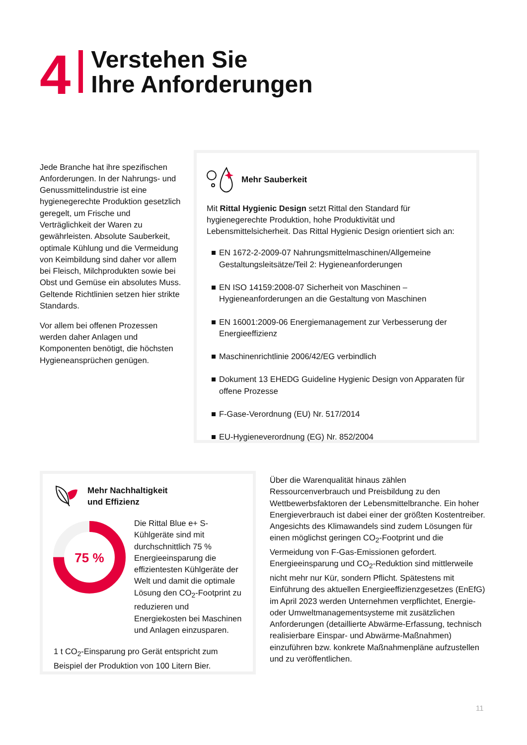4
Verstehen Sie
Ihre Anforderungen
Jede Branche hat ihre spezifischen Anforderungen. In der Nahrungs- und Genussmittelindustrie ist eine hygienegerechte Produktion gesetzlich geregelt, um Frische und Verträglichkeit der Waren zu gewährleisten. Absolute Sauberkeit, optimale Kühlung und die Vermeidung von Keimbildung sind daher vor allem bei Fleisch, Milchprodukten sowie bei Obst und Gemüse ein absolutes Muss. Geltende Richtlinien setzen hier strikte Standards.
Vor allem bei offenen Prozessen werden daher Anlagen und Komponenten benötigt, die höchsten Hygieneansprüchen genügen.
Mehr Sauberkeit
Mit Rittal Hygienic Design setzt Rittal den Standard für hygienegerechte Produktion, hohe Produktivität und Lebensmittelsicherheit. Das Rittal Hygienic Design orientiert sich an:
EN 1672-2-2009-07 Nahrungsmittelmaschinen/Allgemeine Gestaltungsleitsätze/Teil 2: Hygieneanforderungen
EN ISO 14159:2008-07 Sicherheit von Maschinen – Hygieneanforderungen an die Gestaltung von Maschinen
EN 16001:2009-06 Energiemanagement zur Verbesserung der Energieeffizienz
Maschinenrichtlinie 2006/42/EG verbindlich
Dokument 13 EHEDG Guideline Hygienic Design von Apparaten für offene Prozesse
F-Gase-Verordnung (EU) Nr. 517/2014
EU-Hygieneverordnung (EG) Nr. 852/2004
Mehr Nachhaltigkeit
und Effizienz
75 %
Die Rittal Blue e+ S-Kühlgeräte sind mit durchschnittlich 75 % Energieeinsparung die effizientesten Kühlgeräte der Welt und damit die optimale Lösung den CO<sub>2</sub>-Footprint zu reduzieren und Energiekosten bei Maschinen und Anlagen einzusparen.
1 t CO<sub>2</sub>-Einsparung pro Gerät entspricht zum Beispiel der Produktion von 100 Litern Bier.
Über die Warenqualität hinaus zählen Ressourcenverbrauch und Preisbildung zu den Wettbewerbsfaktoren der Lebensmittelbranche. Ein hoher Energieverbrauch ist dabei einer der größten Kostentreiber. Angesichts des Klimawandels sind zudem Lösungen für einen möglichst geringen CO<sub>2</sub>-Footprint und die Vermeidung von F-Gas-Emissionen gefordert. Energieeinsparung und CO<sub>2</sub>-Reduktion sind mittlerweile nicht mehr nur Kür, sondern Pflicht. Spätestens mit Einführung des aktuellen Energieeffizienzgesetzes (EnEfG) im April 2023 werden Unternehmen verpflichtet, Energie- oder Umweltmanagementsysteme mit zusätzlichen Anforderungen (detaillierte Abwärme-Erfassung, technisch realisierbare Einspar- und Abwärme-Maßnahmen) einzuführen bzw. konkrete Maßnahmenpläne aufzustellen und zu veröffentlichen.
11